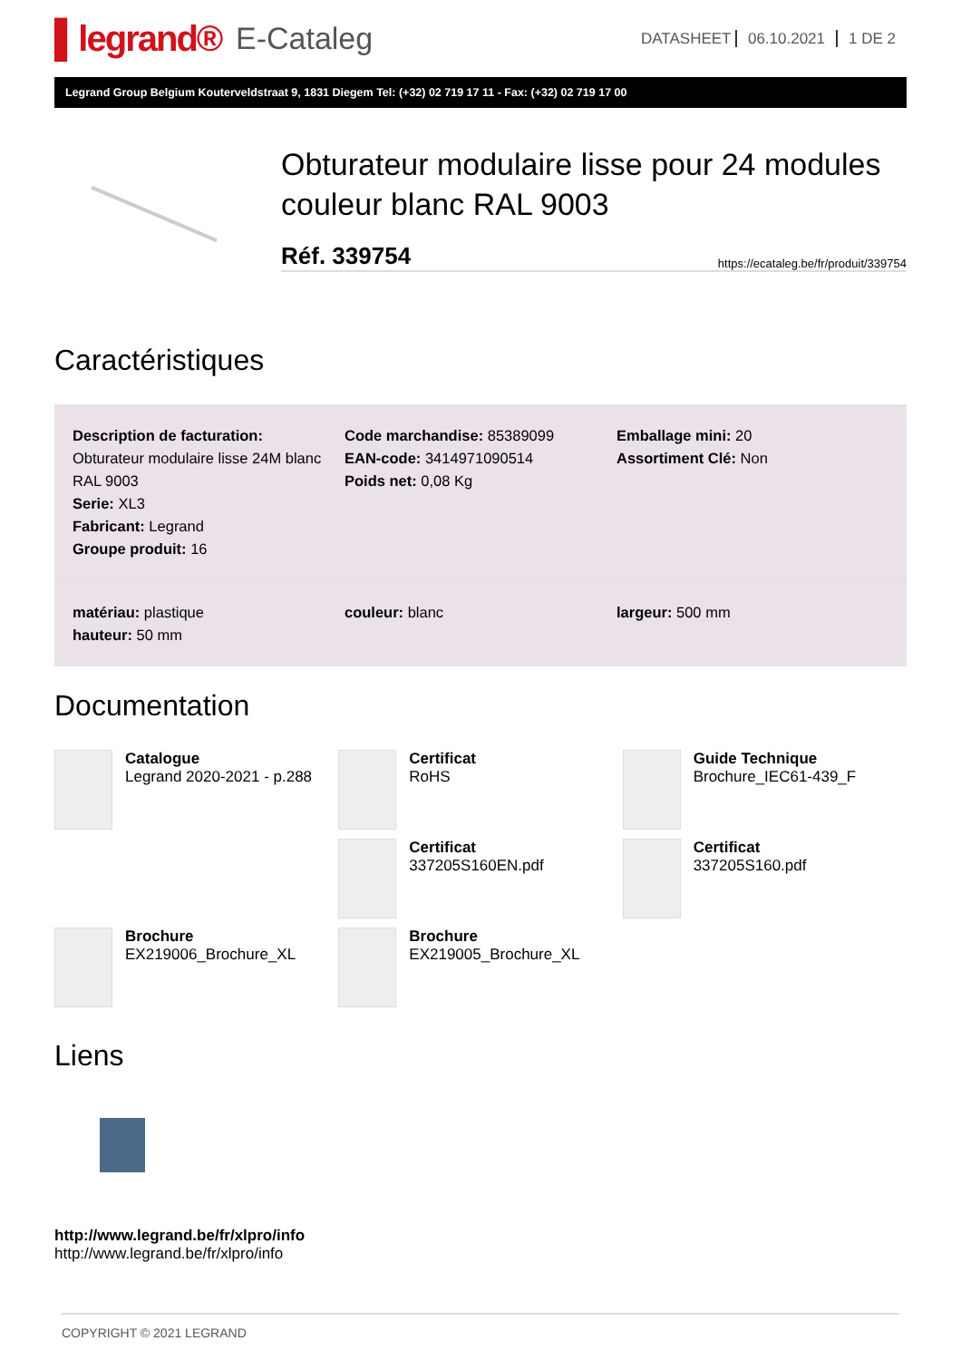▌legrand®
E-Cataleg
DATASHEET 06.10.2021 1 DE 2
Legrand Group Belgium Kouterveldstraat 9, 1831 Diegem Tel: (+32) 02 719 17 11 - Fax: (+32) 02 719 17 00
Obturateur modulaire lisse pour 24 modules couleur blanc RAL 9003
Réf. 339754 https://ecataleg.be/fr/produit/339754
Caractéristiques
Description de facturation:
Obturateur modulaire lisse 24M blanc RAL 9003
Serie: XL3
Fabricant: Legrand
Groupe produit: 16
Code marchandise: 85389099
EAN-code: 3414971090514
Poids net: 0,08 Kg
Emballage mini: 20
Assortiment Clé: Non
matériau: plastique
hauteur: 50 mm
couleur: blanc largeur: 500 mm
Documentation
Catalogue
Legrand 2020-2021 - p.288
Certificat
RoHS
Guide Technique
Brochure_IEC61-439_F
Certificat
337205S160EN.pdf
Certificat
337205S160.pdf
Brochure
EX219006_Brochure_XL
Brochure
EX219005_Brochure_XL
Liens
http://www.legrand.be/fr/xlpro/info
http://www.legrand.be/fr/xlpro/info
COPYRIGHT © 2021 LEGRAND